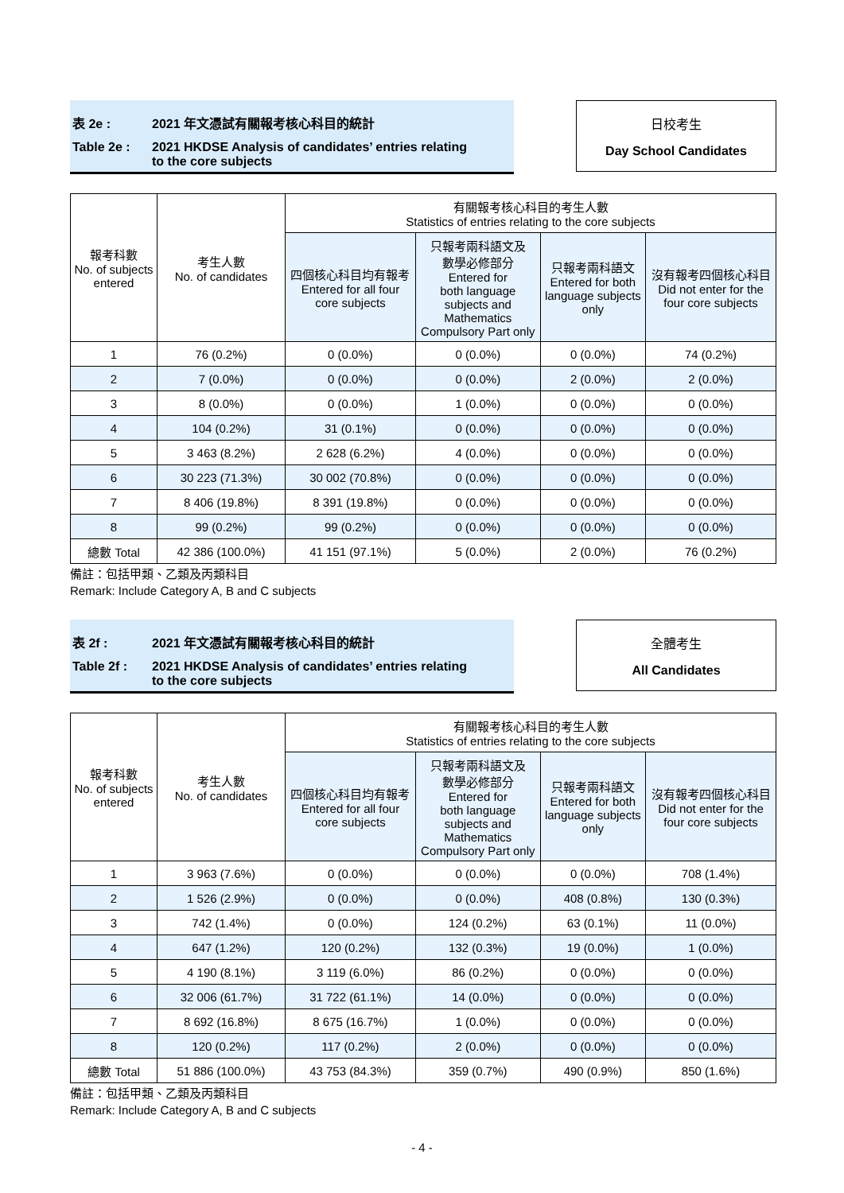表 2e : 2021 年文憑試有關報考核心科目的統計
Table 2e : 2021 HKDSE Analysis of candidates’ entries relating
to the core subjects
日校考生
Day School Candidates
| 報考科數 No. of subjects entered | 考生人數 No. of candidates | 有關報考核心科目的考生人數 Statistics of entries relating to the core subjects | | | |
| --- | --- | --- | --- | --- | --- |
| | | 四個核心科目均有報考 Entered for all four core subjects | 只報考兩科語文及 數學必修部分 Entered for both language subjects and Mathematics Compulsory Part only | 只報考兩科語文 Entered for both language subjects only | 沒有報考四個核心科目 Did not enter for the four core subjects |
| 1 | 76 (0.2%) | 0 (0.0%) | 0 (0.0%) | 0 (0.0%) | 74 (0.2%) |
| 2 | 7 (0.0%) | 0 (0.0%) | 0 (0.0%) | 2 (0.0%) | 2 (0.0%) |
| 3 | 8 (0.0%) | 0 (0.0%) | 1 (0.0%) | 0 (0.0%) | 0 (0.0%) |
| 4 | 104 (0.2%) | 31 (0.1%) | 0 (0.0%) | 0 (0.0%) | 0 (0.0%) |
| 5 | 3 463 (8.2%) | 2 628 (6.2%) | 4 (0.0%) | 0 (0.0%) | 0 (0.0%) |
| 6 | 30 223 (71.3%) | 30 002 (70.8%) | 0 (0.0%) | 0 (0.0%) | 0 (0.0%) |
| 7 | 8 406 (19.8%) | 8 391 (19.8%) | 0 (0.0%) | 0 (0.0%) | 0 (0.0%) |
| 8 | 99 (0.2%) | 99 (0.2%) | 0 (0.0%) | 0 (0.0%) | 0 (0.0%) |
| 總數 Total | 42 386 (100.0%) | 41 151 (97.1%) | 5 (0.0%) | 2 (0.0%) | 76 (0.2%) |
備註：包括甲類、乙類及丙類科目
Remark: Include Category A, B and C subjects
表 2f : 2021 年文憑試有關報考核心科目的統計
Table 2f : 2021 HKDSE Analysis of candidates’ entries relating
to the core subjects
全體考生
All Candidates
| 報考科數 No. of subjects entered | 考生人數 No. of candidates | 有關報考核心科目的考生人數 Statistics of entries relating to the core subjects | | | |
| --- | --- | --- | --- | --- | --- |
| | | 四個核心科目均有報考 Entered for all four core subjects | 只報考兩科語文及 數學必修部分 Entered for both language subjects and Mathematics Compulsory Part only | 只報考兩科語文 Entered for both language subjects only | 沒有報考四個核心科目 Did not enter for the four core subjects |
| 1 | 3 963 (7.6%) | 0 (0.0%) | 0 (0.0%) | 0 (0.0%) | 708 (1.4%) |
| 2 | 1 526 (2.9%) | 0 (0.0%) | 0 (0.0%) | 408 (0.8%) | 130 (0.3%) |
| 3 | 742 (1.4%) | 0 (0.0%) | 124 (0.2%) | 63 (0.1%) | 11 (0.0%) |
| 4 | 647 (1.2%) | 120 (0.2%) | 132 (0.3%) | 19 (0.0%) | 1 (0.0%) |
| 5 | 4 190 (8.1%) | 3 119 (6.0%) | 86 (0.2%) | 0 (0.0%) | 0 (0.0%) |
| 6 | 32 006 (61.7%) | 31 722 (61.1%) | 14 (0.0%) | 0 (0.0%) | 0 (0.0%) |
| 7 | 8 692 (16.8%) | 8 675 (16.7%) | 1 (0.0%) | 0 (0.0%) | 0 (0.0%) |
| 8 | 120 (0.2%) | 117 (0.2%) | 2 (0.0%) | 0 (0.0%) | 0 (0.0%) |
| 總數 Total | 51 886 (100.0%) | 43 753 (84.3%) | 359 (0.7%) | 490 (0.9%) | 850 (1.6%) |
備註：包括甲類、乙類及丙類科目
Remark: Include Category A, B and C subjects
- 4 -